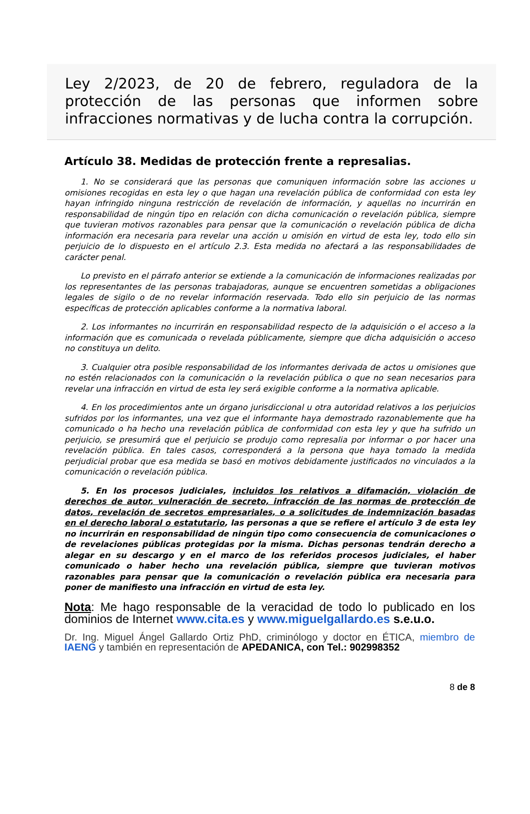Ley 2/2023, de 20 de febrero, reguladora de la protección de las personas que informen sobre infracciones normativas y de lucha contra la corrupción.
Artículo 38. Medidas de protección frente a represalias.
1. No se considerará que las personas que comuniquen información sobre las acciones u omisiones recogidas en esta ley o que hagan una revelación pública de conformidad con esta ley hayan infringido ninguna restricción de revelación de información, y aquellas no incurrirán en responsabilidad de ningún tipo en relación con dicha comunicación o revelación pública, siempre que tuvieran motivos razonables para pensar que la comunicación o revelación pública de dicha información era necesaria para revelar una acción u omisión en virtud de esta ley, todo ello sin perjuicio de lo dispuesto en el artículo 2.3. Esta medida no afectará a las responsabilidades de carácter penal.
Lo previsto en el párrafo anterior se extiende a la comunicación de informaciones realizadas por los representantes de las personas trabajadoras, aunque se encuentren sometidas a obligaciones legales de sigilo o de no revelar información reservada. Todo ello sin perjuicio de las normas específicas de protección aplicables conforme a la normativa laboral.
2. Los informantes no incurrirán en responsabilidad respecto de la adquisición o el acceso a la información que es comunicada o revelada públicamente, siempre que dicha adquisición o acceso no constituya un delito.
3. Cualquier otra posible responsabilidad de los informantes derivada de actos u omisiones que no estén relacionados con la comunicación o la revelación pública o que no sean necesarios para revelar una infracción en virtud de esta ley será exigible conforme a la normativa aplicable.
4. En los procedimientos ante un órgano jurisdiccional u otra autoridad relativos a los perjuicios sufridos por los informantes, una vez que el informante haya demostrado razonablemente que ha comunicado o ha hecho una revelación pública de conformidad con esta ley y que ha sufrido un perjuicio, se presumirá que el perjuicio se produjo como represalia por informar o por hacer una revelación pública. En tales casos, corresponderá a la persona que haya tomado la medida perjudicial probar que esa medida se basó en motivos debidamente justificados no vinculados a la comunicación o revelación pública.
5. En los procesos judiciales, incluidos los relativos a difamación, violación de derechos de autor, vulneración de secreto, infracción de las normas de protección de datos, revelación de secretos empresariales, o a solicitudes de indemnización basadas en el derecho laboral o estatutario, las personas a que se refiere el artículo 3 de esta ley no incurrirán en responsabilidad de ningún tipo como consecuencia de comunicaciones o de revelaciones públicas protegidas por la misma. Dichas personas tendrán derecho a alegar en su descargo y en el marco de los referidos procesos judiciales, el haber comunicado o haber hecho una revelación pública, siempre que tuvieran motivos razonables para pensar que la comunicación o revelación pública era necesaria para poner de manifiesto una infracción en virtud de esta ley.
Nota: Me hago responsable de la veracidad de todo lo publicado en los dominios de Internet www.cita.es y www.miguelgallardo.es s.e.u.o.
Dr. Ing. Miguel Ángel Gallardo Ortiz PhD, criminólogo y doctor en ÉTICA, miembro de IAENG y también en representación de APEDANICA, con Tel.: 902998352
8 de 8